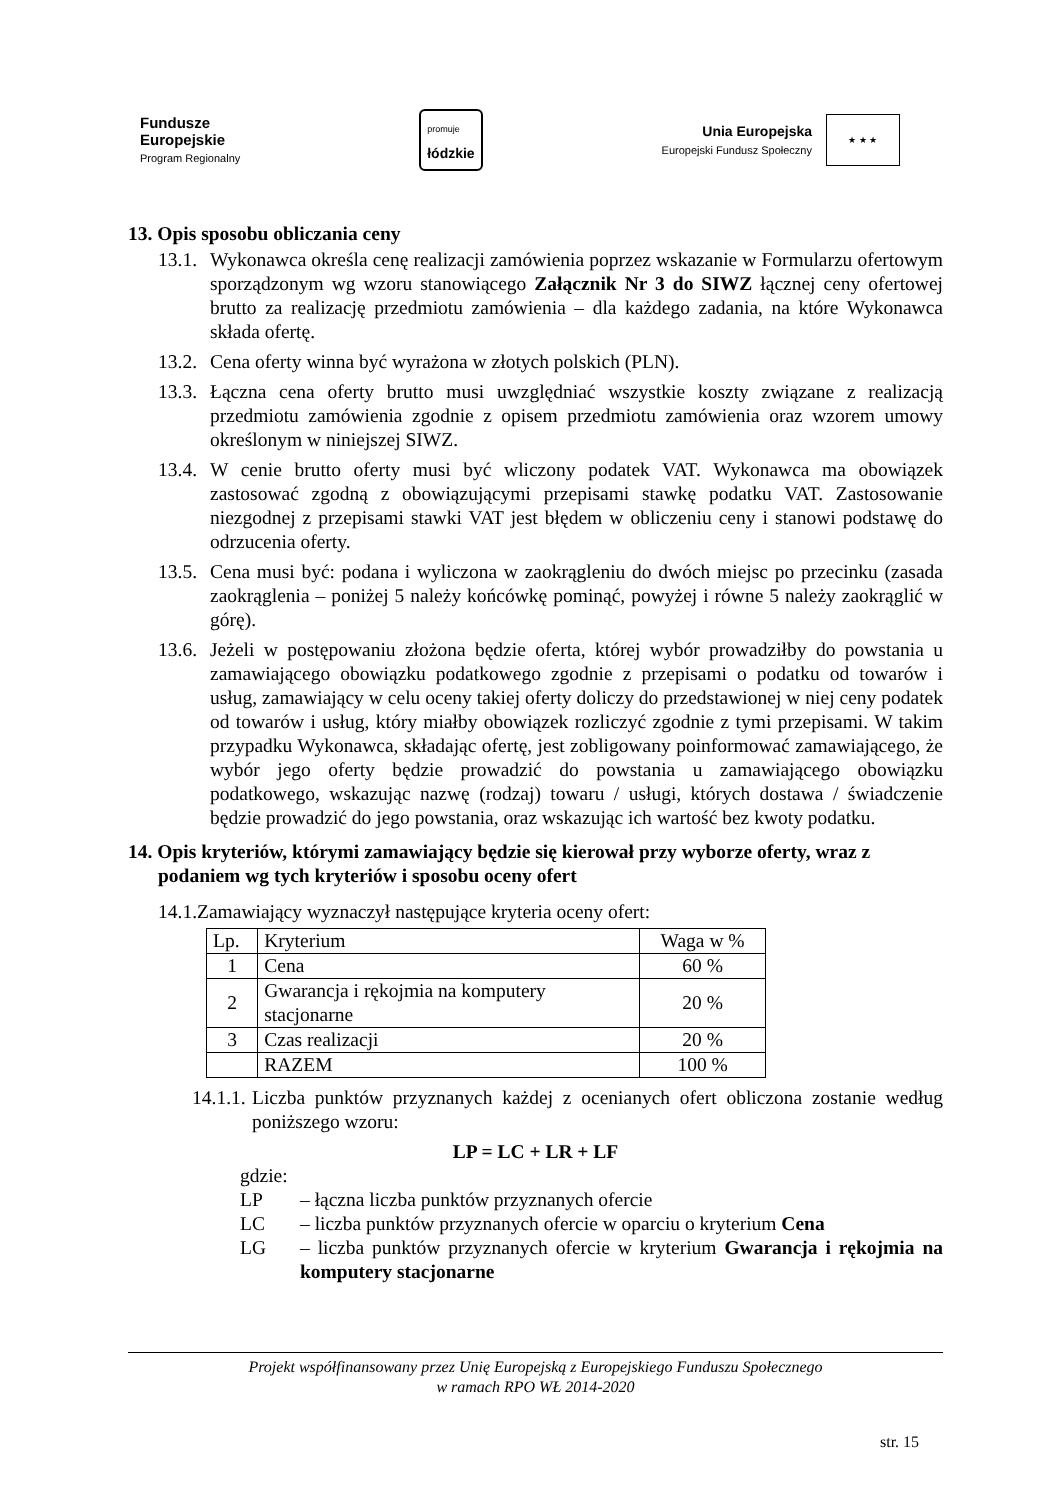Fundusze
Europejskie
Program Regionalny
promuje
łódzkie
Unia Europejska
Europejski Fundusz Społeczny
★ ★ ★
13. Opis sposobu obliczania ceny
13.1. Wykonawca określa cenę realizacji zamówienia poprzez wskazanie w Formularzu ofertowym sporządzonym wg wzoru stanowiącego Załącznik Nr 3 do SIWZ łącznej ceny ofertowej brutto za realizację przedmiotu zamówienia – dla każdego zadania, na które Wykonawca składa ofertę.
13.2. Cena oferty winna być wyrażona w złotych polskich (PLN).
13.3. Łączna cena oferty brutto musi uwzględniać wszystkie koszty związane z realizacją przedmiotu zamówienia zgodnie z opisem przedmiotu zamówienia oraz wzorem umowy określonym w niniejszej SIWZ.
13.4. W cenie brutto oferty musi być wliczony podatek VAT. Wykonawca ma obowiązek zastosować zgodną z obowiązującymi przepisami stawkę podatku VAT. Zastosowanie niezgodnej z przepisami stawki VAT jest błędem w obliczeniu ceny i stanowi podstawę do odrzucenia oferty.
13.5. Cena musi być: podana i wyliczona w zaokrągleniu do dwóch miejsc po przecinku (zasada zaokrąglenia – poniżej 5 należy końcówkę pominąć, powyżej i równe 5 należy zaokrąglić w górę).
13.6. Jeżeli w postępowaniu złożona będzie oferta, której wybór prowadziłby do powstania u zamawiającego obowiązku podatkowego zgodnie z przepisami o podatku od towarów i usług, zamawiający w celu oceny takiej oferty doliczy do przedstawionej w niej ceny podatek od towarów i usług, który miałby obowiązek rozliczyć zgodnie z tymi przepisami. W takim przypadku Wykonawca, składając ofertę, jest zobligowany poinformować zamawiającego, że wybór jego oferty będzie prowadzić do powstania u zamawiającego obowiązku podatkowego, wskazując nazwę (rodzaj) towaru / usługi, których dostawa / świadczenie będzie prowadzić do jego powstania, oraz wskazując ich wartość bez kwoty podatku.
14. Opis kryteriów, którymi zamawiający będzie się kierował przy wyborze oferty, wraz z podaniem wg tych kryteriów i sposobu oceny ofert
14.1.Zamawiający wyznaczył następujące kryteria oceny ofert:
| Lp. | Kryterium | Waga w % |
| --- | --- | --- |
| 1 | Cena | 60 % |
| 2 | Gwarancja i rękojmia na komputery stacjonarne | 20 % |
| 3 | Czas realizacji | 20 % |
| | RAZEM | 100 % |
14.1.1. Liczba punktów przyznanych każdej z ocenianych ofert obliczona zostanie według poniższego wzoru:
LP = LC + LR + LF
gdzie:
LP – łączna liczba punktów przyznanych ofercie
LC – liczba punktów przyznanych ofercie w oparciu o kryterium Cena
LG – liczba punktów przyznanych ofercie w kryterium Gwarancja i rękojmia na komputery stacjonarne
Projekt współfinansowany przez Unię Europejską z Europejskiego Funduszu Społecznego
w ramach RPO WŁ 2014-2020
str. 15